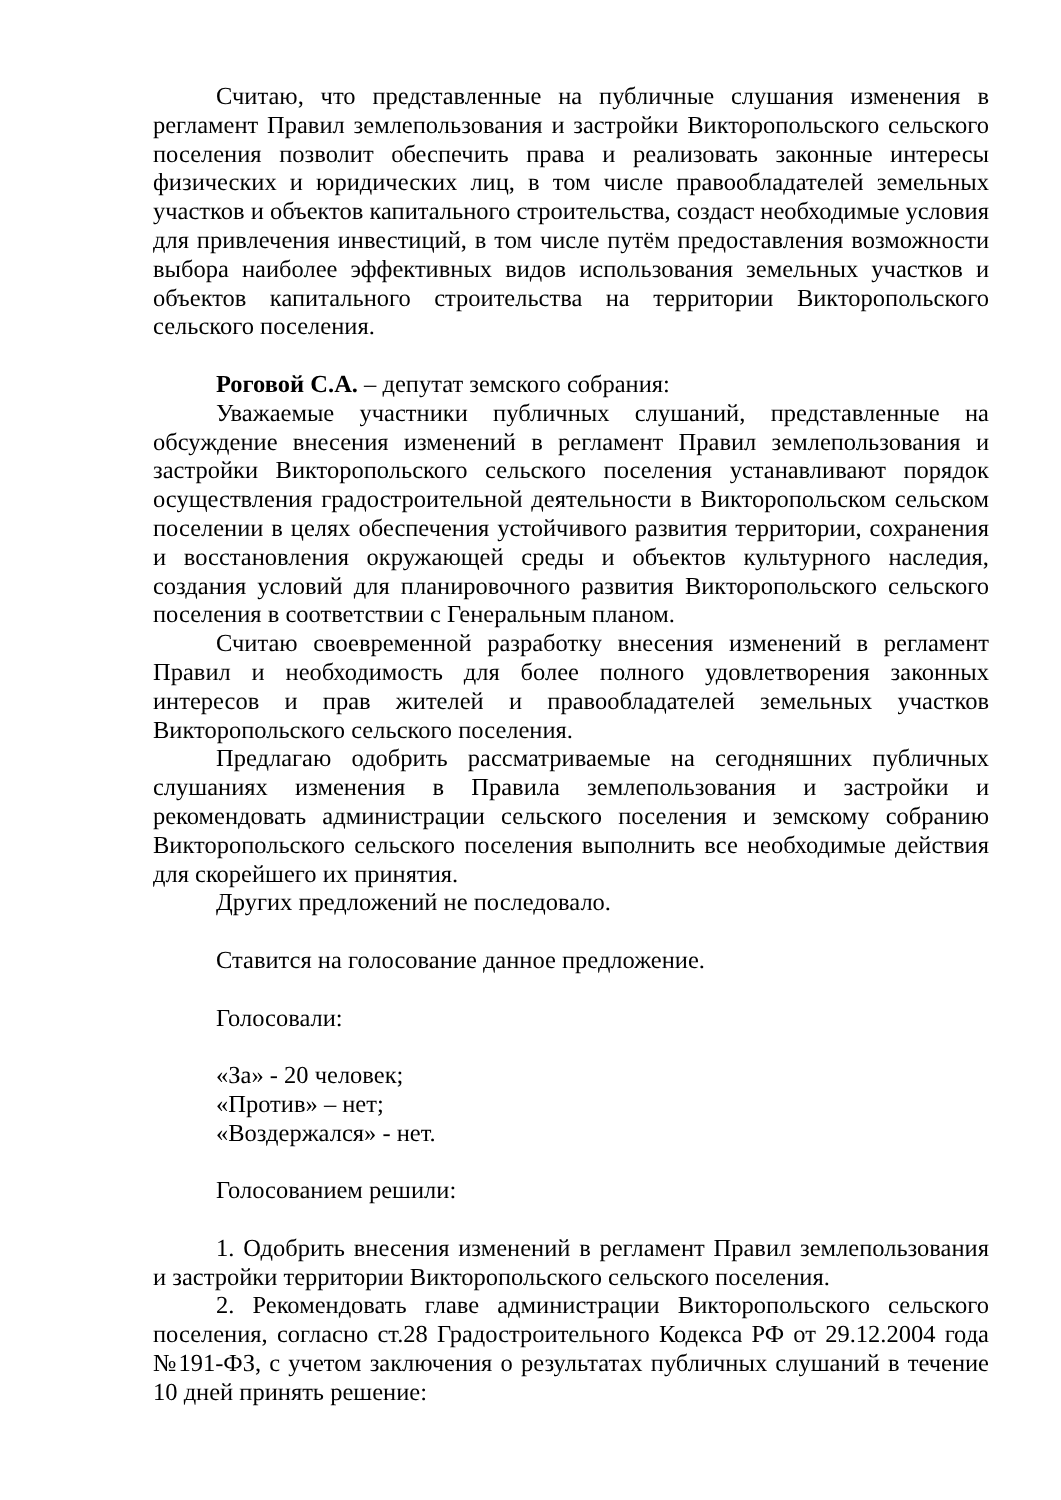Считаю, что представленные на публичные слушания изменения в регламент Правил землепользования и застройки Викторопольского сельского поселения позволит обеспечить права и реализовать законные интересы физических и юридических лиц, в том числе правообладателей земельных участков и объектов капитального строительства, создаст необходимые условия для привлечения инвестиций, в том числе путём предоставления возможности выбора наиболее эффективных видов использования земельных участков и объектов капитального строительства на территории Викторопольского сельского поселения.
Роговой С.А. – депутат земского собрания:
Уважаемые участники публичных слушаний, представленные на обсуждение внесения изменений в регламент Правил землепользования и застройки Викторопольского сельского поселения устанавливают порядок осуществления градостроительной деятельности в Викторопольском сельском поселении в целях обеспечения устойчивого развития территории, сохранения и восстановления окружающей среды и объектов культурного наследия, создания условий для планировочного развития Викторопольского сельского поселения в соответствии с Генеральным планом.
Считаю своевременной разработку внесения изменений в регламент Правил и необходимость для более полного удовлетворения законных интересов и прав жителей и правообладателей земельных участков Викторопольского сельского поселения.
Предлагаю одобрить рассматриваемые на сегодняшних публичных слушаниях изменения в Правила землепользования и застройки и рекомендовать администрации сельского поселения и земскому собранию Викторопольского сельского поселения выполнить все необходимые действия для скорейшего их принятия.
Других предложений не последовало.
Ставится на голосование данное предложение.
Голосовали:
«За» - 20 человек;
«Против» – нет;
«Воздержался» - нет.
Голосованием решили:
1. Одобрить внесения изменений в регламент Правил землепользования и застройки территории Викторопольского сельского поселения.
2. Рекомендовать главе администрации Викторопольского сельского поселения, согласно ст.28 Градостроительного Кодекса РФ от 29.12.2004 года №191-ФЗ, с учетом заключения о результатах публичных слушаний в течение 10 дней принять решение: